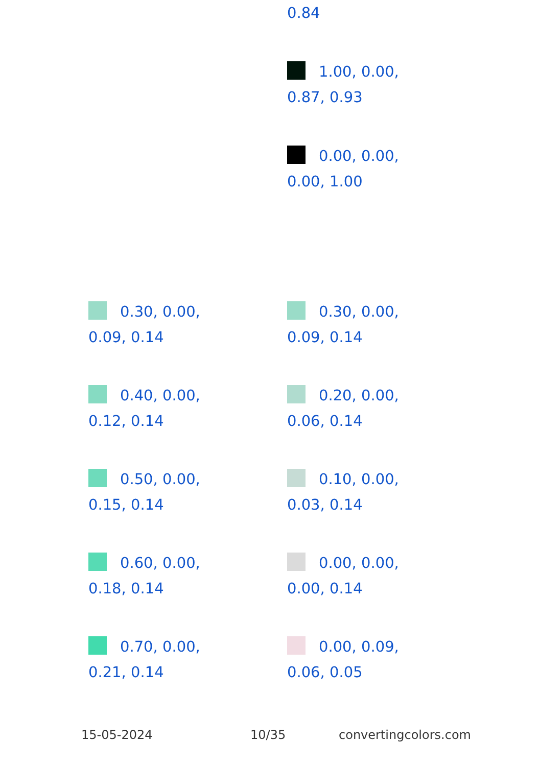0.84
1.00, 0.00, 0.87, 0.93
0.00, 0.00, 0.00, 1.00
0.30, 0.00, 0.09, 0.14
0.30, 0.00, 0.09, 0.14
0.40, 0.00, 0.12, 0.14
0.20, 0.00, 0.06, 0.14
0.50, 0.00, 0.15, 0.14
0.10, 0.00, 0.03, 0.14
0.60, 0.00, 0.18, 0.14
0.00, 0.00, 0.00, 0.14
0.70, 0.00, 0.21, 0.14
0.00, 0.09, 0.06, 0.05
15-05-2024 10/35 convertingcolors.com